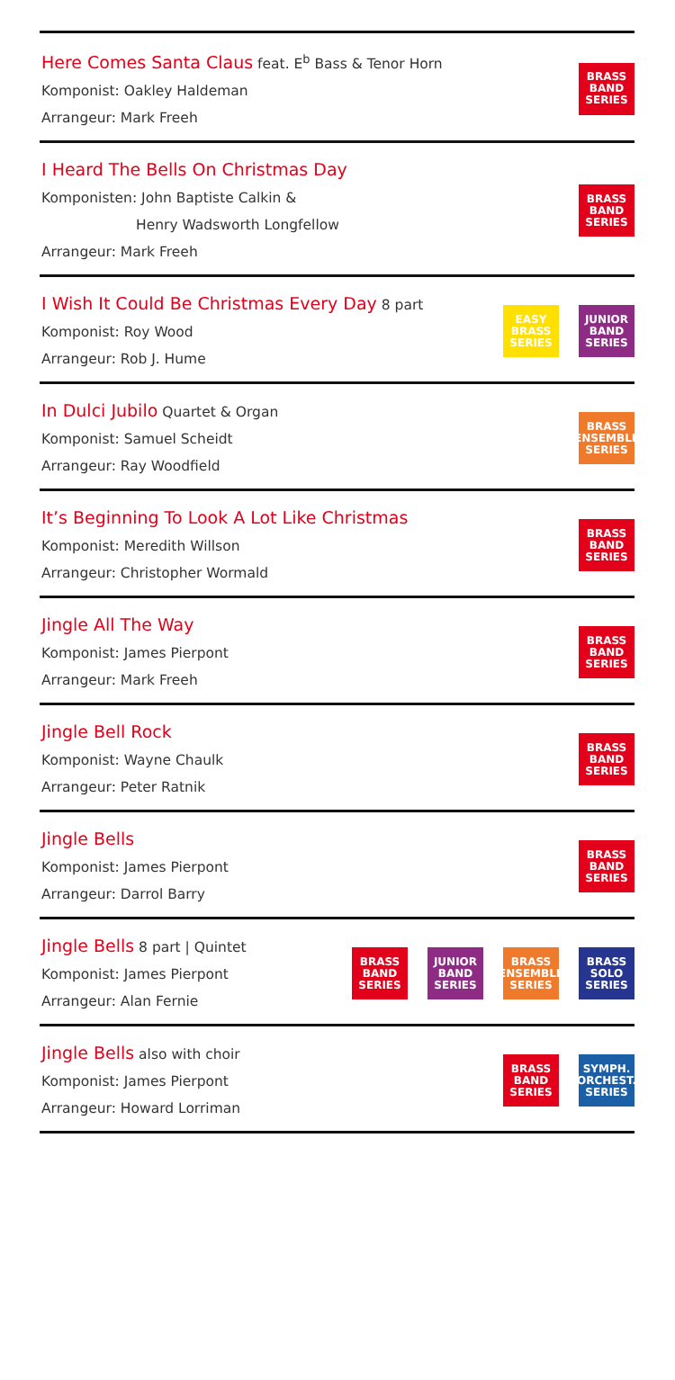Here Comes Santa Claus feat. E<sup>b</sup> Bass & Tenor Horn
Komponist: Oakley Haldeman
Arrangeur: Mark Freeh
BRASS
BAND
SERIES
I Heard The Bells On Christmas Day
Komponisten: John Baptiste Calkin &
Henry Wadsworth Longfellow
Arrangeur: Mark Freeh
BRASS
BAND
SERIES
I Wish It Could Be Christmas Every Day 8 part
Komponist: Roy Wood
Arrangeur: Rob J. Hume
EASY
BRASS
SERIES
JUNIOR
BAND
SERIES
In Dulci Jubilo Quartet & Organ
Komponist: Samuel Scheidt
Arrangeur: Ray Woodfield
BRASS
ENSEMBLE
SERIES
It’s Beginning To Look A Lot Like Christmas
Komponist: Meredith Willson
Arrangeur: Christopher Wormald
BRASS
BAND
SERIES
Jingle All The Way
Komponist: James Pierpont
Arrangeur: Mark Freeh
BRASS
BAND
SERIES
Jingle Bell Rock
Komponist: Wayne Chaulk
Arrangeur: Peter Ratnik
BRASS
BAND
SERIES
Jingle Bells
Komponist: James Pierpont
Arrangeur: Darrol Barry
BRASS
BAND
SERIES
Jingle Bells 8 part | Quintet
Komponist: James Pierpont
Arrangeur: Alan Fernie
BRASS
BAND
SERIES
JUNIOR
BAND
SERIES
BRASS
ENSEMBLE
SERIES
BRASS
SOLO
SERIES
Jingle Bells also with choir
Komponist: James Pierpont
Arrangeur: Howard Lorriman
BRASS
BAND
SERIES
SYMPH.
ORCHEST.
SERIES